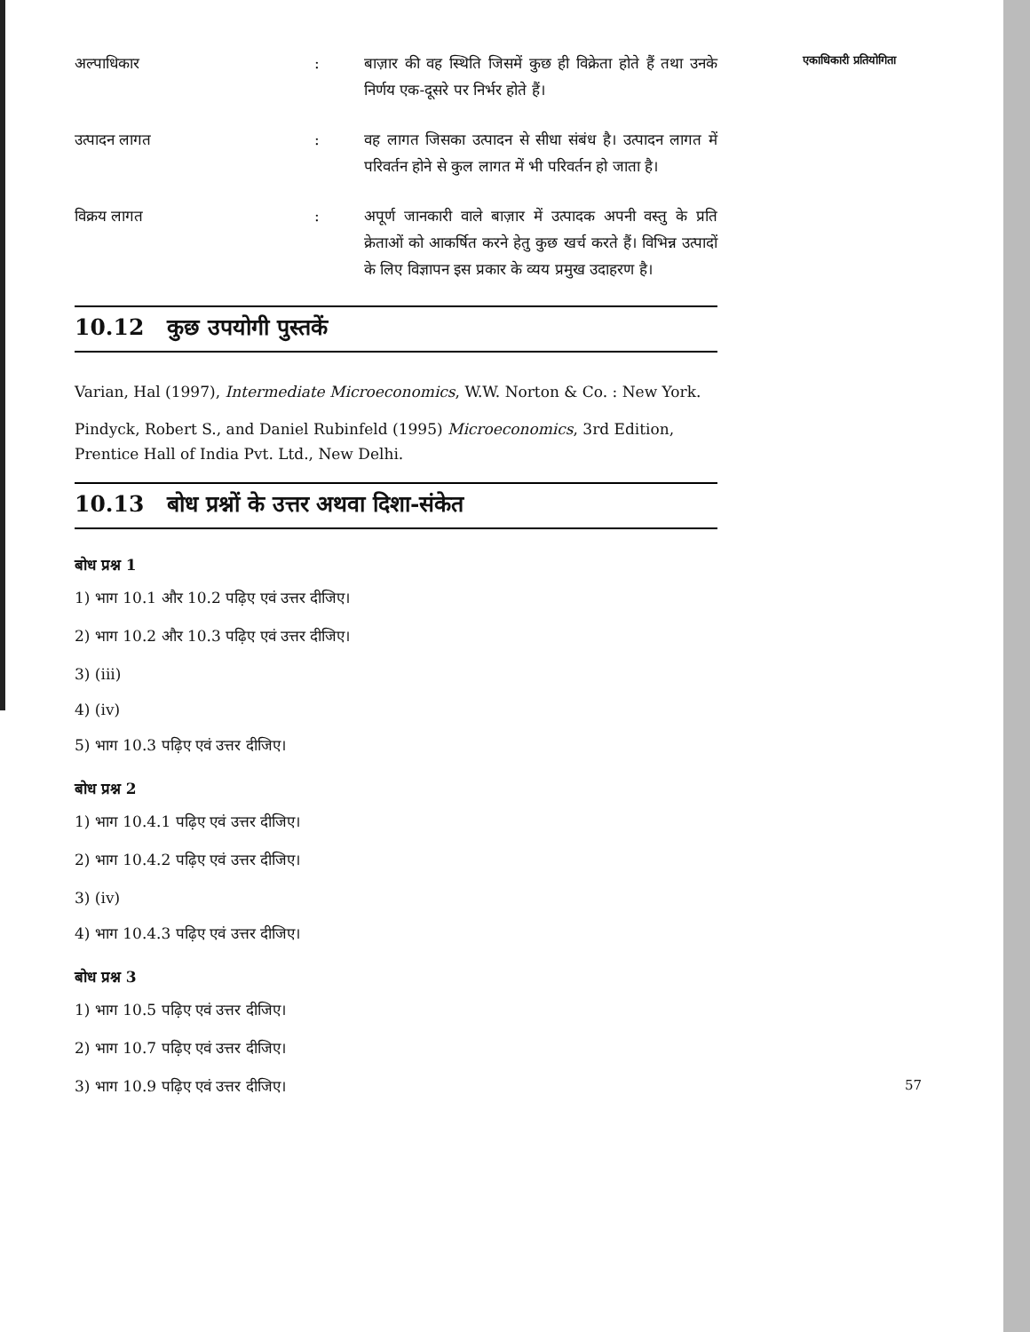एकाधिकारी प्रतियोगिता
अल्पाधिकार : बाज़ार की वह स्थिति जिसमें कुछ ही विक्रेता होते हैं तथा उनके निर्णय एक-दूसरे पर निर्भर होते हैं।
उत्पादन लागत : वह लागत जिसका उत्पादन से सीधा संबंध है। उत्पादन लागत में परिवर्तन होने से कुल लागत में भी परिवर्तन हो जाता है।
विक्रय लागत : अपूर्ण जानकारी वाले बाज़ार में उत्पादक अपनी वस्तु के प्रति क्रेताओं को आकर्षित करने हेतु कुछ खर्च करते हैं। विभिन्न उत्पादों के लिए विज्ञापन इस प्रकार के व्यय प्रमुख उदाहरण है।
10.12 कुछ उपयोगी पुस्तकें
Varian, Hal (1997), Intermediate Microeconomics, W.W. Norton & Co. : New York.
Pindyck, Robert S., and Daniel Rubinfeld (1995) Microeconomics, 3rd Edition, Prentice Hall of India Pvt. Ltd., New Delhi.
10.13 बोध प्रश्नों के उत्तर अथवा दिशा-संकेत
बोध प्रश्न 1
1) भाग 10.1 और 10.2 पढ़िए एवं उत्तर दीजिए।
2) भाग 10.2 और 10.3 पढ़िए एवं उत्तर दीजिए।
3) (iii)
4) (iv)
5) भाग 10.3 पढ़िए एवं उत्तर दीजिए।
बोध प्रश्न 2
1) भाग 10.4.1 पढ़िए एवं उत्तर दीजिए।
2) भाग 10.4.2 पढ़िए एवं उत्तर दीजिए।
3) (iv)
4) भाग 10.4.3 पढ़िए एवं उत्तर दीजिए।
बोध प्रश्न 3
1) भाग 10.5 पढ़िए एवं उत्तर दीजिए।
2) भाग 10.7 पढ़िए एवं उत्तर दीजिए।
3) भाग 10.9 पढ़िए एवं उत्तर दीजिए। 57